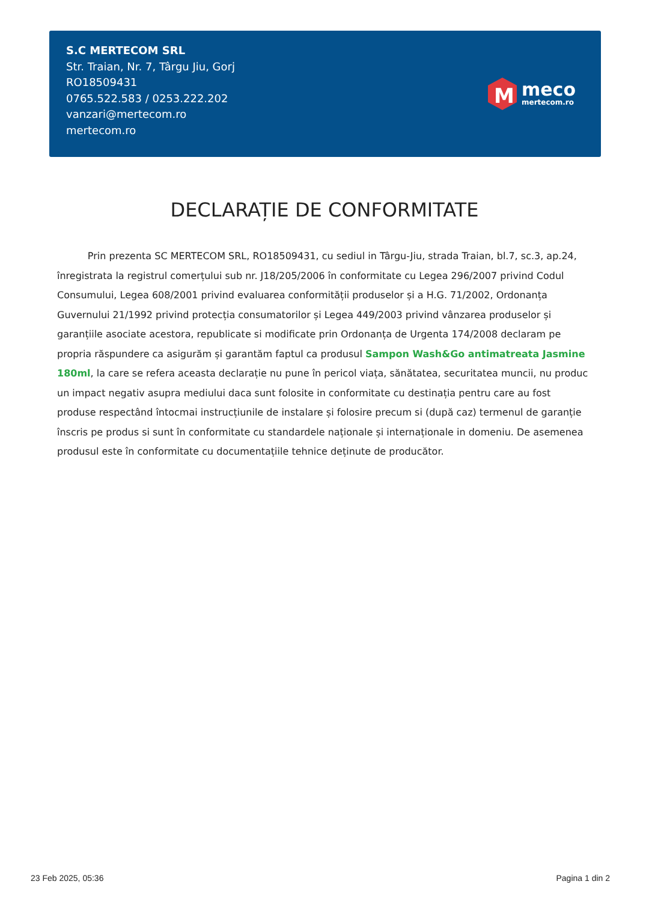S.C MERTECOM SRL
Str. Traian, Nr. 7, Târgu Jiu, Gorj
RO18509431
0765.522.583 / 0253.222.202
vanzari@mertecom.ro
mertecom.ro
M
meco
mertecom.ro
DECLARAȚIE DE CONFORMITATE
Prin prezenta SC MERTECOM SRL, RO18509431, cu sediul in Târgu-Jiu, strada Traian, bl.7, sc.3, ap.24, înregistrata la registrul comerțului sub nr. J18/205/2006 în conformitate cu Legea 296/2007 privind Codul Consumului, Legea 608/2001 privind evaluarea conformității produselor și a H.G. 71/2002, Ordonanța Guvernului 21/1992 privind protecția consumatorilor și Legea 449/2003 privind vânzarea produselor și garanțiile asociate acestora, republicate si modificate prin Ordonanța de Urgenta 174/2008 declaram pe propria răspundere ca asigurăm și garantăm faptul ca produsul Sampon Wash&Go antimatreata Jasmine 180ml, la care se refera aceasta declarație nu pune în pericol viața, sănătatea, securitatea muncii, nu produc un impact negativ asupra mediului daca sunt folosite in conformitate cu destinația pentru care au fost produse respectând întocmai instrucțiunile de instalare și folosire precum si (după caz) termenul de garanție înscris pe produs si sunt în conformitate cu standardele naționale și internaționale in domeniu. De asemenea produsul este în conformitate cu documentațiile tehnice deținute de producător.
23 Feb 2025, 05:36 Pagina 1 din 2